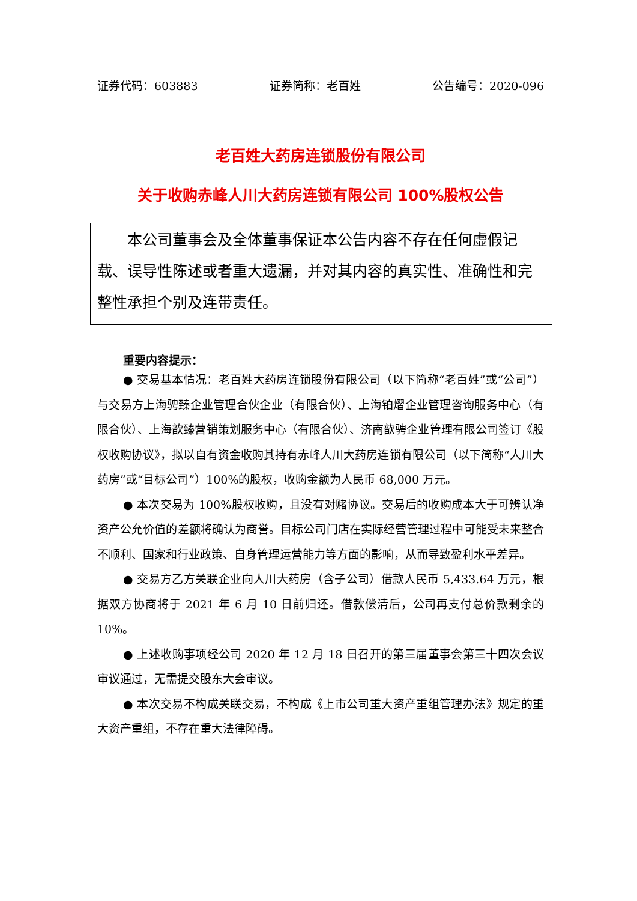证券代码：603883 证券简称：老百姓 公告编号：2020-096
老百姓大药房连锁股份有限公司
关于收购赤峰人川大药房连锁有限公司 100%股权公告
本公司董事会及全体董事保证本公告内容不存在任何虚假记载、误导性陈述或者重大遗漏，并对其内容的真实性、准确性和完整性承担个别及连带责任。
重要内容提示：
● 交易基本情况：老百姓大药房连锁股份有限公司（以下简称“老百姓”或“公司”）与交易方上海骋臻企业管理合伙企业（有限合伙）、上海铂熠企业管理咨询服务中心（有限合伙）、上海歆臻营销策划服务中心（有限合伙）、济南歆骋企业管理有限公司签订《股权收购协议》，拟以自有资金收购其持有赤峰人川大药房连锁有限公司（以下简称“人川大药房”或“目标公司”）100%的股权，收购金额为人民币 68,000 万元。
● 本次交易为 100%股权收购，且没有对赌协议。交易后的收购成本大于可辨认净资产公允价值的差额将确认为商誉。目标公司门店在实际经营管理过程中可能受未来整合不顺利、国家和行业政策、自身管理运营能力等方面的影响，从而导致盈利水平差异。
● 交易方乙方关联企业向人川大药房（含子公司）借款人民币 5,433.64 万元，根据双方协商将于 2021 年 6 月 10 日前归还。借款偿清后，公司再支付总价款剩余的 10%。
● 上述收购事项经公司 2020 年 12 月 18 日召开的第三届董事会第三十四次会议审议通过，无需提交股东大会审议。
● 本次交易不构成关联交易，不构成《上市公司重大资产重组管理办法》规定的重大资产重组，不存在重大法律障碍。